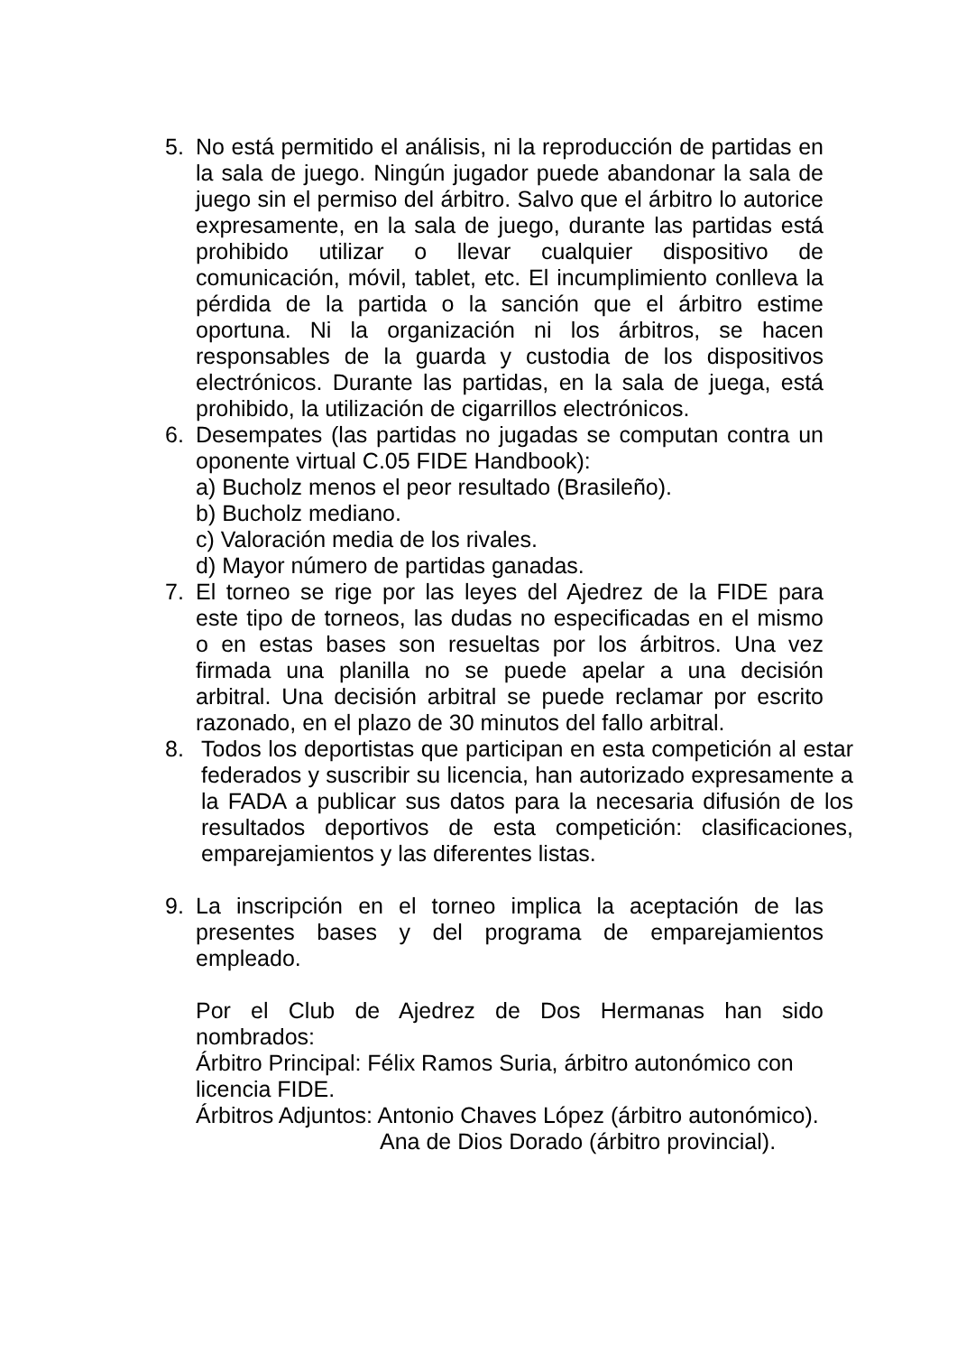5. No está permitido el análisis, ni la reproducción de partidas en la sala de juego. Ningún jugador puede abandonar la sala de juego sin el permiso del árbitro. Salvo que el árbitro lo autorice expresamente, en la sala de juego, durante las partidas está prohibido utilizar o llevar cualquier dispositivo de comunicación, móvil, tablet, etc. El incumplimiento conlleva la pérdida de la partida o la sanción que el árbitro estime oportuna. Ni la organización ni los árbitros, se hacen responsables de la guarda y custodia de los dispositivos electrónicos. Durante las partidas, en la sala de juega, está prohibido, la utilización de cigarrillos electrónicos.
6. Desempates (las partidas no jugadas se computan contra un oponente virtual C.05 FIDE Handbook):
a) Bucholz menos el peor resultado (Brasileño).
b) Bucholz mediano.
c) Valoración media de los rivales.
d) Mayor número de partidas ganadas.
7. El torneo se rige por las leyes del Ajedrez de la FIDE para este tipo de torneos, las dudas no especificadas en el mismo o en estas bases son resueltas por los árbitros. Una vez firmada una planilla no se puede apelar a una decisión arbitral. Una decisión arbitral se puede reclamar por escrito razonado, en el plazo de 30 minutos del fallo arbitral.
8. Todos los deportistas que participan en esta competición al estar federados y suscribir su licencia, han autorizado expresamente a la FADA a publicar sus datos para la necesaria difusión de los resultados deportivos de esta competición: clasificaciones, emparejamientos y las diferentes listas.
9. La inscripción en el torneo implica la aceptación de las presentes bases y del programa de emparejamientos empleado.
Por el Club de Ajedrez de Dos Hermanas han sido nombrados:
Árbitro Principal: Félix Ramos Suria, árbitro autonómico con licencia FIDE.
Árbitros Adjuntos: Antonio Chaves López (árbitro autonómico).
Ana de Dios Dorado (árbitro provincial).